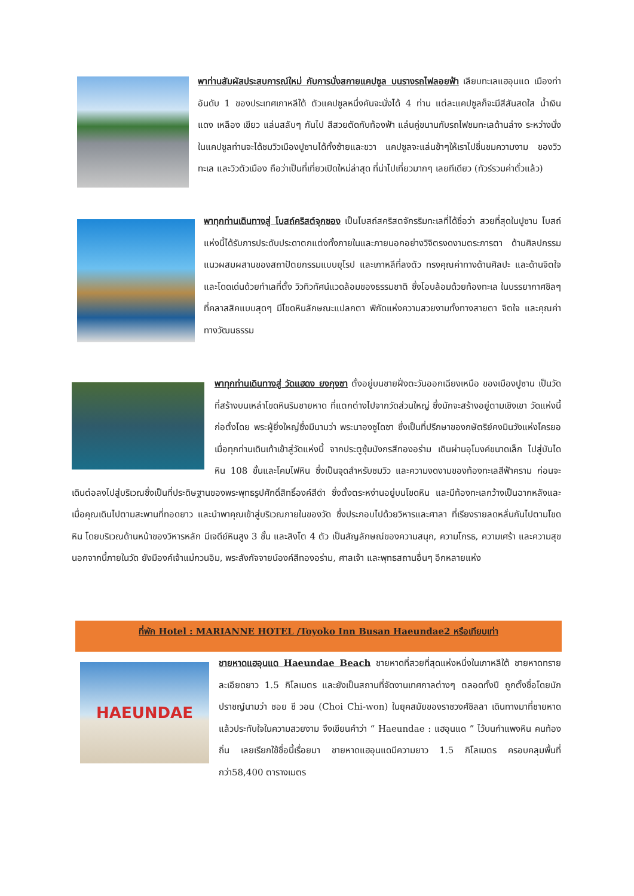พาท่านสัมผัสประสบการณ์ใหม่ กับการนั่งสกายแคปซูล บนรางรถไฟลอยฟ้า เลียบทะเลแฮอุนแด เมืองท่าอันดับ 1 ของประเทศเกาหลีใต้ ตัวแคปซูลหนึ่งคันจะนั่งได้ 4 ท่าน แต่ละแคปซูลก็จะมีสีสันสดใส น้ำเงิน แดง เหลือง เขียว แล่นสลับๆ กันไป สีสวยตัดกับท้องฟ้า แล่นคู่ขนานกับรถไฟชมทะเลด้านล่าง ระหว่างนั่งในแคปซูลท่านจะได้ชมวิวเมืองปูซานได้ทั้งซ้ายและขวา แคปซูลจะแล่นช้าๆให้เราไปชื่นชมความงาม ของวิวทะเล และวิวตัวเมือง ถือว่าเป็นที่เที่ยวเปิดใหม่ล่าสุด ที่น่าไปเที่ยวมากๆ เลยทีเดียว (ทัวร์รวมค่าตั๋วแล้ว)
พาทุกท่านเดินทางสู่ โบสถ์คริสต์จุกซอง เป็นโบสถ์สคริสตจักรริมทะเลที่ได้ชื่อว่า สวยที่สุดในปูซาน โบสถ์แห่งนี้ได้รับการประดับประดาตกแต่งทั้งภายในและภายนอกอย่างวิจิตรงดงามตระการตา ด้านศิลปกรรมแนวผสมผสานของสถาปัตยกรรมแบบยุโรป และเกาหลีที่ลงตัว ทรงคุณค่าทางด้านศิลปะ และด้านจิตใจ และโดดเด่นด้วยทำเลที่ตั้ง วิวทิวทัศน์แวดล้อมของธรรมชาติ ซึ่งโอบล้อมด้วยท้องทะเล ในบรรยากาศชิลๆ ที่คลาสสิคแบบสุดๆ มีโขดหินลักษณะแปลกตา พิกัดแห่งความสวยงามทั้งทางสายตา จิตใจ และคุณค่าทางวัฒนธรรม
พาทุกท่านเดินทางสู่ วัดแฮดง ยงกุงซา ตั้งอยู่บนชายฝั่งตะวันออกเฉียงเหนือ ของเมืองปูซาน เป็นวัดที่สร้างบนเหล่าโขดหินริมชายหาด ที่แตกต่างไปจากวัดส่วนใหญ่ ซึ่งมักจะสร้างอยู่ตามเชิงเขา วัดแห่งนี้ก่อตั้งโดย พระผู้ยิ่งใหญ่ซึ่งมีนามว่า พระนาองซูโดซา ซึ่งเป็นที่ปรึกษาของกษัตริย์คงมินวังแห่งโครยอ เมื่อทุกท่านเดินเท้าเข้าสู่วัดแห่งนี้ จากประตูซุ้มมังกรสีทองอร่าม เดินผ่านอุโมงค์ขนาดเล็ก ไปสู่บันไดหิน 108 ขั้นและโคมไฟหิน ซึ่งเป็นจุดสำหรับชมวิว และความงดงามของท้องทะเลสีฟ้าคราม ก่อนจะเดินต่อลงไปสู่บริเวณซึ่งเป็นที่ประดิษฐานของพระพุทธรูปศักดิ์สิทธิ์องค์สีดำ ซึ่งตั้งตระหง่านอยู่บนโขดหิน และมีท้องทะเลกว้างเป็นฉากหลังและเมื่อคุณเดินไปตามสะพานที่ทอดยาว และนำพาคุณเข้าสู่บริเวณภายในของวัด ซึ่งประกอบไปด้วยวิหารและศาลา ที่เรียงรายลดหลั่นกันไปตามโขดหิน โดยบริเวณด้านหน้าของวิหารหลัก มีเจดีย์หินสูง 3 ชั้น และสิงโต 4 ตัว เป็นสัญลักษณ์ของความสนุก, ความโกรธ, ความเศร้า และความสุข นอกจากนี้ภายในวัด ยังมีองค์เจ้าแม่กวนอิม, พระสังกัจจายน์องค์สีทองอร่าม, ศาลเจ้า และพุทธสถานอื่นๆ อีกหลายแห่ง
ที่พัก Hotel : MARIANNE HOTEL /Toyoko Inn Busan Haeundae2 หรือเทียบเท่า
HAEUNDAE
ชายหาดแฮอุนแด Haeundae Beach ชายหาดที่สวยที่สุดแห่งหนึ่งในเกาหลีใต้ ชายหาดทรายละเอียดยาว 1.5 กิโลเมตร และยังเป็นสถานที่จัดงานเทศกาลต่างๆ ตลอดทั้งปี ถูกตั้งชื่อโดยนักปราชญ์นามว่า ชอย ชี วอน (Choi Chi-won) ในยุคสมัยของราชวงศ์ชิลลา เดินทางมาที่ชายหาด แล้วประทับใจในความสวยงาม จึงเขียนคำว่า “ Haeundae : แฮอุนแด ” ไว้บนกำแพงหิน คนท้องถิ่น เลยเรียกใช้ชื่อนี้เรื่อยมา ชายหาดแฮอุนแดมีความยาว 1.5 กิโลเมตร ครอบคลุมพื้นที่กว่า58,400 ตารางเมตร